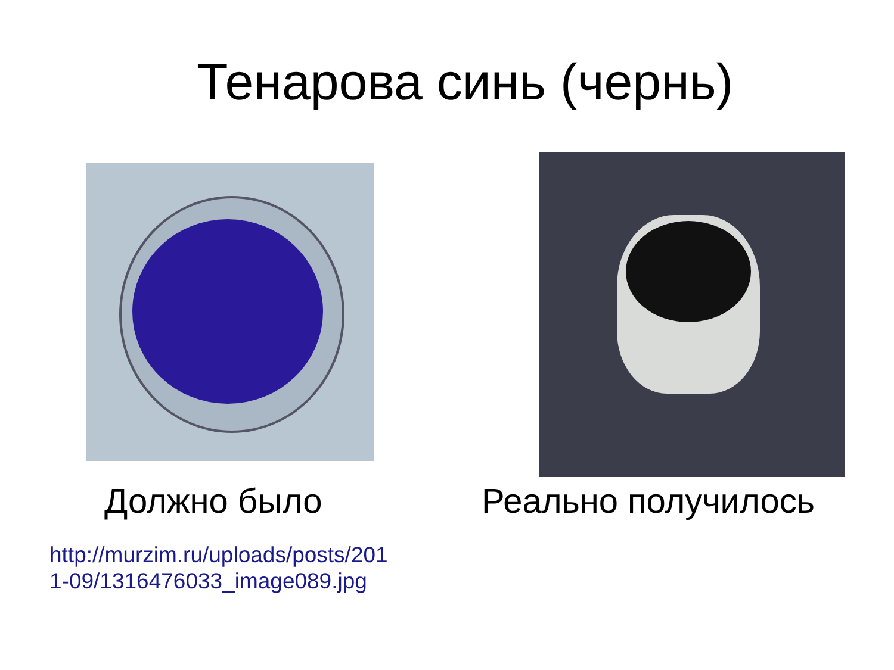Тенарова синь (чернь)
Должно было
http://murzim.ru/uploads/posts/201
1-09/1316476033_image089.jpg
Реально получилось